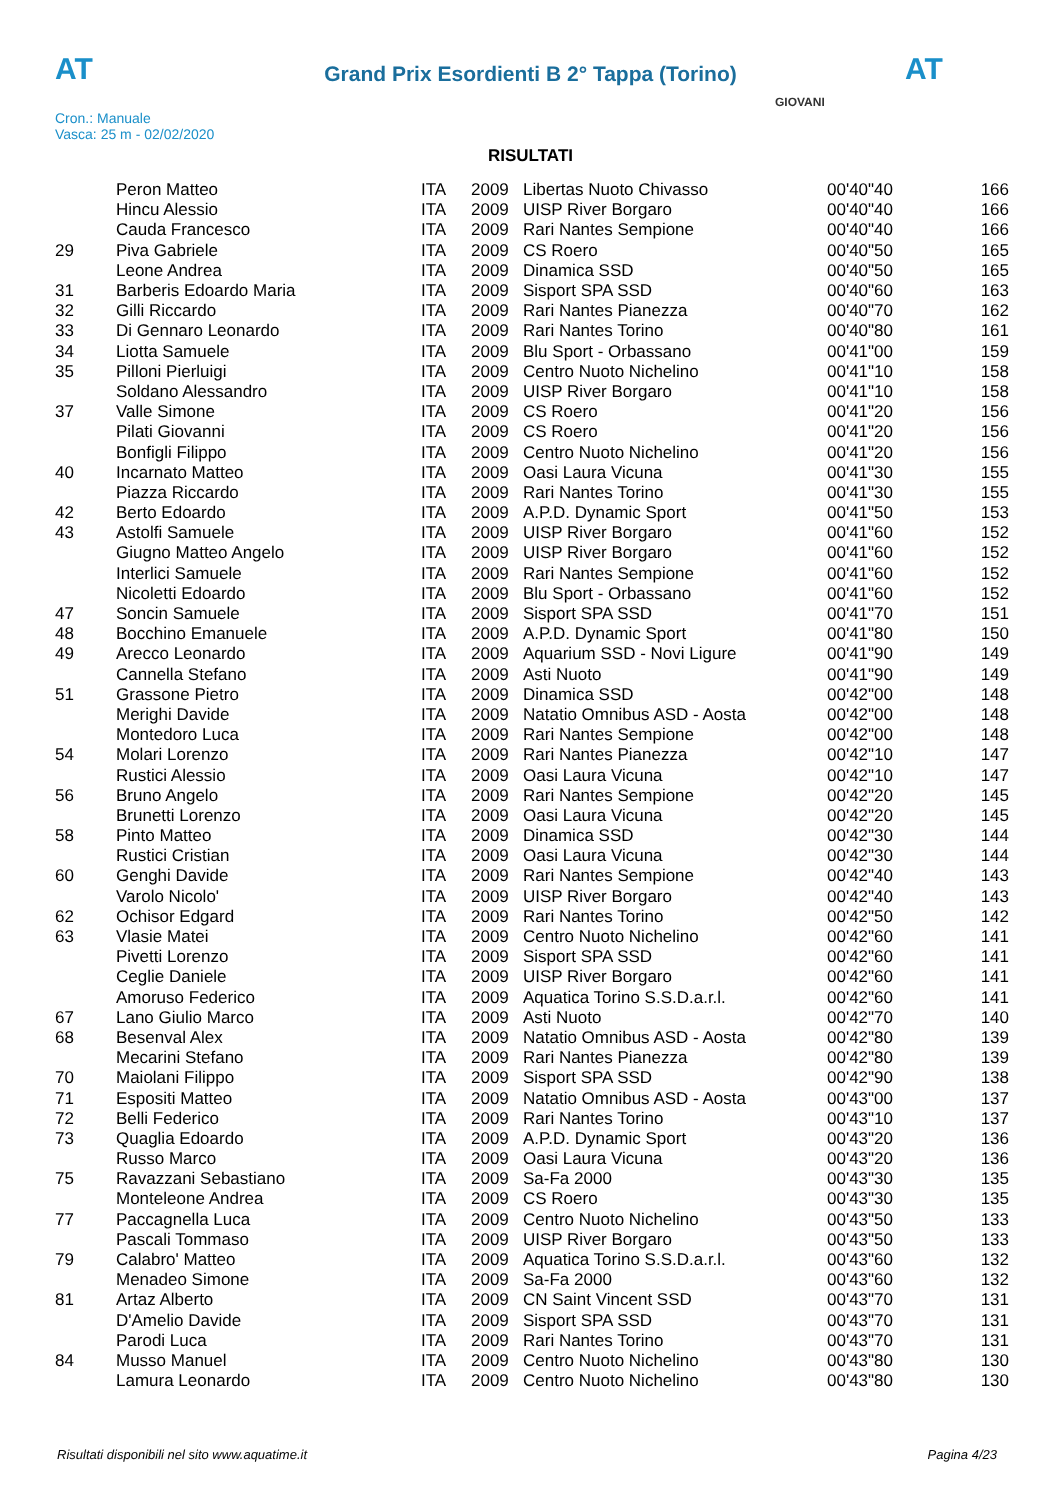AT AT
Grand Prix Esordienti B 2° Tappa (Torino)
Cron.: Manuale
Vasca: 25 m - 02/02/2020
GIOVANI
RISULTATI
| | Peron Matteo | ITA | 2009 | Libertas Nuoto Chivasso | 00'40"40 | 166 |
| | Hincu Alessio | ITA | 2009 | UISP River Borgaro | 00'40"40 | 166 |
| | Cauda Francesco | ITA | 2009 | Rari Nantes Sempione | 00'40"40 | 166 |
| 29 | Piva Gabriele | ITA | 2009 | CS Roero | 00'40"50 | 165 |
| | Leone Andrea | ITA | 2009 | Dinamica SSD | 00'40"50 | 165 |
| 31 | Barberis Edoardo Maria | ITA | 2009 | Sisport SPA SSD | 00'40"60 | 163 |
| 32 | Gilli Riccardo | ITA | 2009 | Rari Nantes Pianezza | 00'40"70 | 162 |
| 33 | Di Gennaro Leonardo | ITA | 2009 | Rari Nantes Torino | 00'40"80 | 161 |
| 34 | Liotta Samuele | ITA | 2009 | Blu Sport - Orbassano | 00'41"00 | 159 |
| 35 | Pilloni Pierluigi | ITA | 2009 | Centro Nuoto Nichelino | 00'41"10 | 158 |
| | Soldano Alessandro | ITA | 2009 | UISP River Borgaro | 00'41"10 | 158 |
| 37 | Valle Simone | ITA | 2009 | CS Roero | 00'41"20 | 156 |
| | Pilati Giovanni | ITA | 2009 | CS Roero | 00'41"20 | 156 |
| | Bonfigli Filippo | ITA | 2009 | Centro Nuoto Nichelino | 00'41"20 | 156 |
| 40 | Incarnato Matteo | ITA | 2009 | Oasi Laura Vicuna | 00'41"30 | 155 |
| | Piazza Riccardo | ITA | 2009 | Rari Nantes Torino | 00'41"30 | 155 |
| 42 | Berto Edoardo | ITA | 2009 | A.P.D. Dynamic Sport | 00'41"50 | 153 |
| 43 | Astolfi Samuele | ITA | 2009 | UISP River Borgaro | 00'41"60 | 152 |
| | Giugno Matteo Angelo | ITA | 2009 | UISP River Borgaro | 00'41"60 | 152 |
| | Interlici Samuele | ITA | 2009 | Rari Nantes Sempione | 00'41"60 | 152 |
| | Nicoletti Edoardo | ITA | 2009 | Blu Sport - Orbassano | 00'41"60 | 152 |
| 47 | Soncin Samuele | ITA | 2009 | Sisport SPA SSD | 00'41"70 | 151 |
| 48 | Bocchino Emanuele | ITA | 2009 | A.P.D. Dynamic Sport | 00'41"80 | 150 |
| 49 | Arecco Leonardo | ITA | 2009 | Aquarium SSD - Novi Ligure | 00'41"90 | 149 |
| | Cannella Stefano | ITA | 2009 | Asti Nuoto | 00'41"90 | 149 |
| 51 | Grassone Pietro | ITA | 2009 | Dinamica SSD | 00'42"00 | 148 |
| | Merighi Davide | ITA | 2009 | Natatio Omnibus ASD - Aosta | 00'42"00 | 148 |
| | Montedoro Luca | ITA | 2009 | Rari Nantes Sempione | 00'42"00 | 148 |
| 54 | Molari Lorenzo | ITA | 2009 | Rari Nantes Pianezza | 00'42"10 | 147 |
| | Rustici Alessio | ITA | 2009 | Oasi Laura Vicuna | 00'42"10 | 147 |
| 56 | Bruno Angelo | ITA | 2009 | Rari Nantes Sempione | 00'42"20 | 145 |
| | Brunetti Lorenzo | ITA | 2009 | Oasi Laura Vicuna | 00'42"20 | 145 |
| 58 | Pinto Matteo | ITA | 2009 | Dinamica SSD | 00'42"30 | 144 |
| | Rustici Cristian | ITA | 2009 | Oasi Laura Vicuna | 00'42"30 | 144 |
| 60 | Genghi Davide | ITA | 2009 | Rari Nantes Sempione | 00'42"40 | 143 |
| | Varolo Nicolo' | ITA | 2009 | UISP River Borgaro | 00'42"40 | 143 |
| 62 | Ochisor Edgard | ITA | 2009 | Rari Nantes Torino | 00'42"50 | 142 |
| 63 | Vlasie Matei | ITA | 2009 | Centro Nuoto Nichelino | 00'42"60 | 141 |
| | Pivetti Lorenzo | ITA | 2009 | Sisport SPA SSD | 00'42"60 | 141 |
| | Ceglie Daniele | ITA | 2009 | UISP River Borgaro | 00'42"60 | 141 |
| | Amoruso Federico | ITA | 2009 | Aquatica Torino S.S.D.a.r.l. | 00'42"60 | 141 |
| 67 | Lano Giulio Marco | ITA | 2009 | Asti Nuoto | 00'42"70 | 140 |
| 68 | Besenval Alex | ITA | 2009 | Natatio Omnibus ASD - Aosta | 00'42"80 | 139 |
| | Mecarini Stefano | ITA | 2009 | Rari Nantes Pianezza | 00'42"80 | 139 |
| 70 | Maiolani Filippo | ITA | 2009 | Sisport SPA SSD | 00'42"90 | 138 |
| 71 | Espositi Matteo | ITA | 2009 | Natatio Omnibus ASD - Aosta | 00'43"00 | 137 |
| 72 | Belli Federico | ITA | 2009 | Rari Nantes Torino | 00'43"10 | 137 |
| 73 | Quaglia Edoardo | ITA | 2009 | A.P.D. Dynamic Sport | 00'43"20 | 136 |
| | Russo Marco | ITA | 2009 | Oasi Laura Vicuna | 00'43"20 | 136 |
| 75 | Ravazzani Sebastiano | ITA | 2009 | Sa-Fa 2000 | 00'43"30 | 135 |
| | Monteleone Andrea | ITA | 2009 | CS Roero | 00'43"30 | 135 |
| 77 | Paccagnella Luca | ITA | 2009 | Centro Nuoto Nichelino | 00'43"50 | 133 |
| | Pascali Tommaso | ITA | 2009 | UISP River Borgaro | 00'43"50 | 133 |
| 79 | Calabro' Matteo | ITA | 2009 | Aquatica Torino S.S.D.a.r.l. | 00'43"60 | 132 |
| | Menadeo Simone | ITA | 2009 | Sa-Fa 2000 | 00'43"60 | 132 |
| 81 | Artaz Alberto | ITA | 2009 | CN Saint Vincent SSD | 00'43"70 | 131 |
| | D'Amelio Davide | ITA | 2009 | Sisport SPA SSD | 00'43"70 | 131 |
| | Parodi Luca | ITA | 2009 | Rari Nantes Torino | 00'43"70 | 131 |
| 84 | Musso Manuel | ITA | 2009 | Centro Nuoto Nichelino | 00'43"80 | 130 |
| | Lamura Leonardo | ITA | 2009 | Centro Nuoto Nichelino | 00'43"80 | 130 |
Risultati disponibili nel sito www.aquatime.it Pagina 4/23